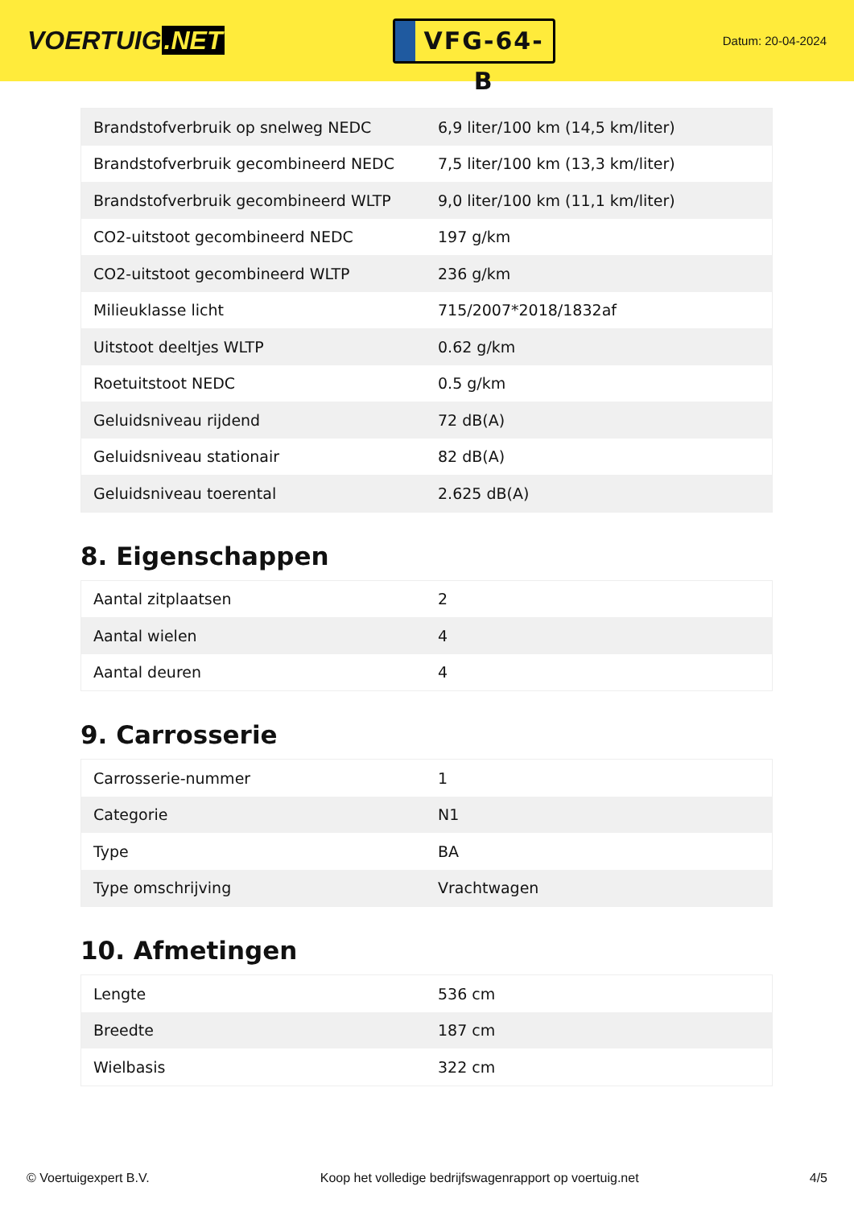VOERTUIG.NET
VFG-64-B
Datum: 20-04-2024
| Brandstofverbruik op snelweg NEDC | 6,9 liter/100 km (14,5 km/liter) |
| Brandstofverbruik gecombineerd NEDC | 7,5 liter/100 km (13,3 km/liter) |
| Brandstofverbruik gecombineerd WLTP | 9,0 liter/100 km (11,1 km/liter) |
| CO2-uitstoot gecombineerd NEDC | 197 g/km |
| CO2-uitstoot gecombineerd WLTP | 236 g/km |
| Milieuklasse licht | 715/2007*2018/1832af |
| Uitstoot deeltjes WLTP | 0.62 g/km |
| Roetuitstoot NEDC | 0.5 g/km |
| Geluidsniveau rijdend | 72 dB(A) |
| Geluidsniveau stationair | 82 dB(A) |
| Geluidsniveau toerental | 2.625 dB(A) |
8. Eigenschappen
| Aantal zitplaatsen | 2 |
| Aantal wielen | 4 |
| Aantal deuren | 4 |
9. Carrosserie
| Carrosserie-nummer | 1 |
| Categorie | N1 |
| Type | BA |
| Type omschrijving | Vrachtwagen |
10. Afmetingen
| Lengte | 536 cm |
| Breedte | 187 cm |
| Wielbasis | 322 cm |
© Voertuigexpert B.V. Koop het volledige bedrijfswagenrapport op voertuig.net 4/5